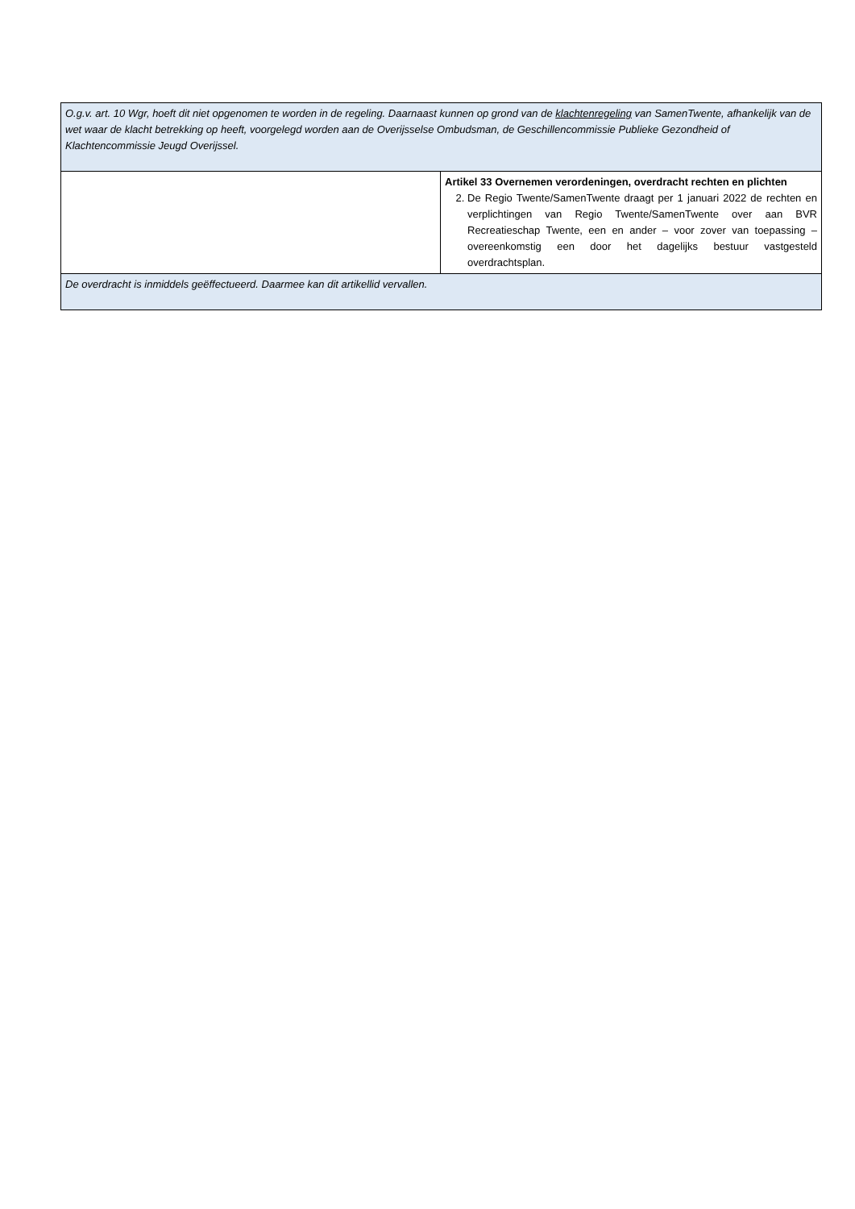| O.g.v. art. 10 Wgr, hoeft dit niet opgenomen te worden in de regeling. Daarnaast kunnen op grond van de klachtenregeling van SamenTwente, afhankelijk van de wet waar de klacht betrekking op heeft, voorgelegd worden aan de Overijsselse Ombudsman, de Geschillencommissie Publieke Gezondheid of Klachtencommissie Jeugd Overijssel. | |
| | Artikel 33 Overnemen verordeningen, overdracht rechten en plichten 2. De Regio Twente/SamenTwente draagt per 1 januari 2022 de rechten en verplichtingen van Regio Twente/SamenTwente over aan BVR Recreatieschap Twente, een en ander – voor zover van toepassing – overeenkomstig een door het dagelijks bestuur vastgesteld overdrachtsplan. |
| De overdracht is inmiddels geëffectueerd. Daarmee kan dit artikellid vervallen. | |